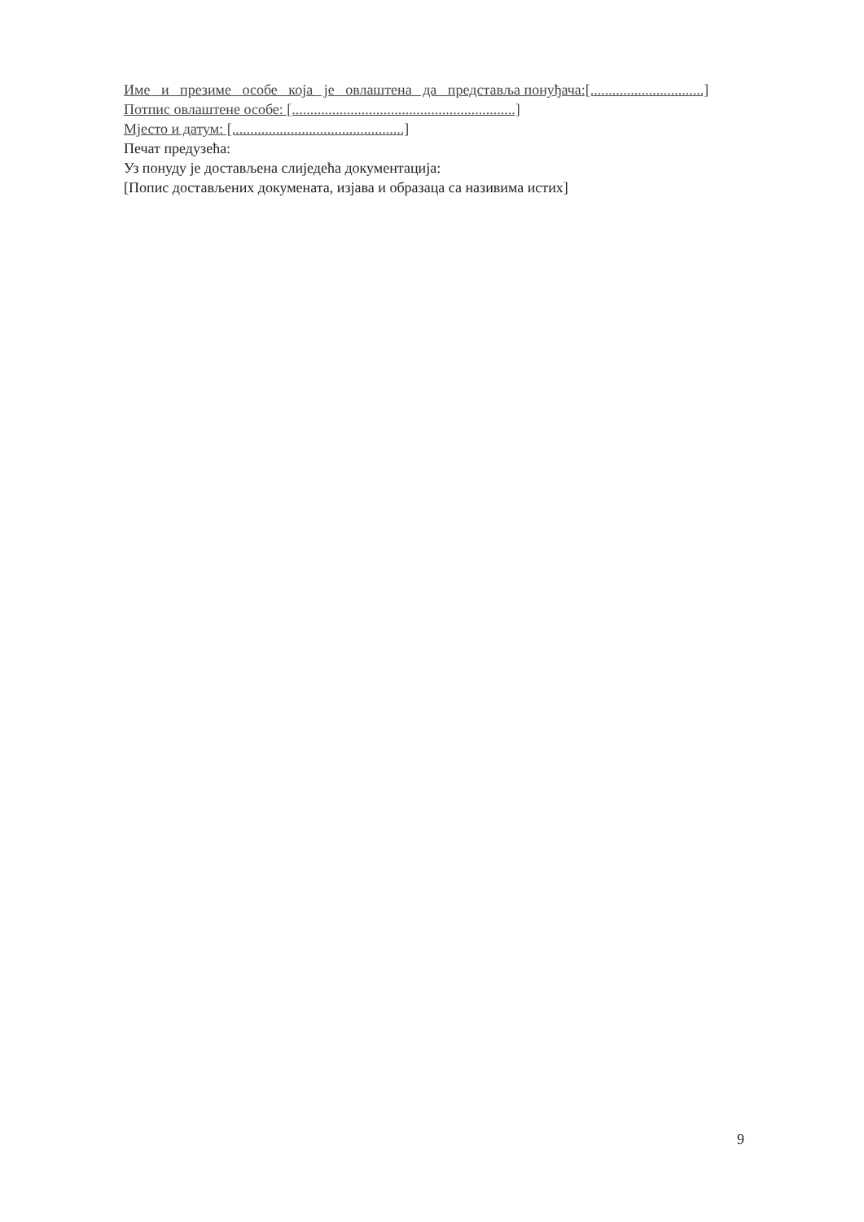Име и презиме особе која је овлаштена да представља понуђача:[...............................]
Потпис овлаштене особе: [.............................................................]
Мјесто и датум: [...............................................]
Печат предузећа:
Уз понуду је достављена слиједећа документација:
[Попис достављених докумената, изјава и образаца са називима истих]
9